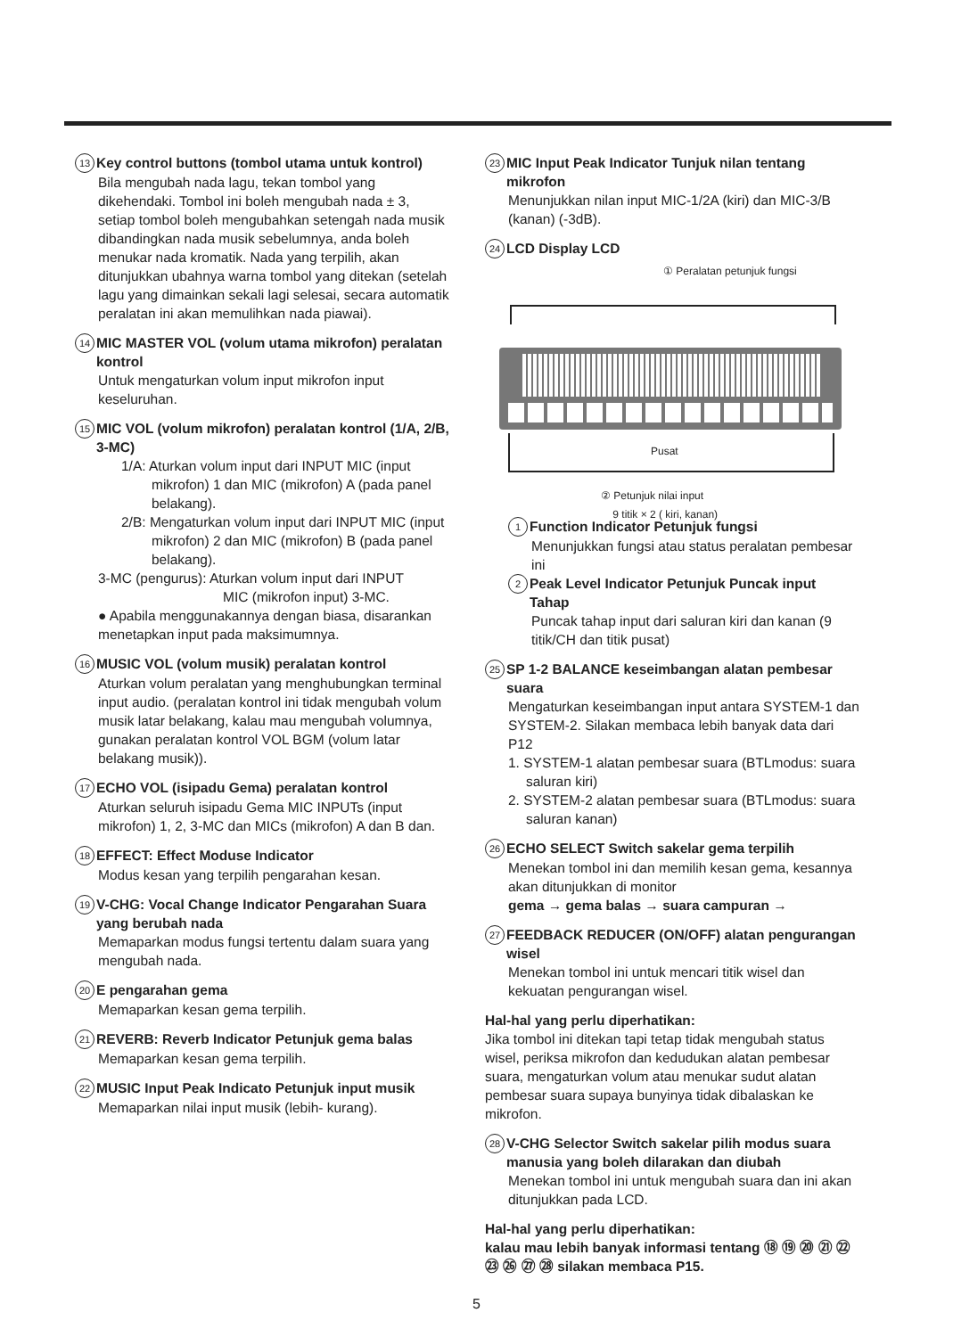13 Key control buttons (tombol utama untuk kontrol)
Bila mengubah nada lagu, tekan tombol yang dikehendaki. Tombol ini boleh mengubah nada ± 3, setiap tombol boleh mengubahkan setengah nada musik dibandingkan nada musik sebelumnya, anda boleh menukar nada kromatik. Nada yang terpilih, akan ditunjukkan ubahnya warna tombol yang ditekan (setelah lagu yang dimainkan sekali lagi selesai, secara automatik peralatan ini akan memulihkan nada piawai).
14 MIC MASTER VOL (volum utama mikrofon) peralatan kontrol
Untuk mengaturkan volum input mikrofon input keseluruhan.
15 MIC VOL (volum mikrofon) peralatan kontrol (1/A, 2/B, 3-MC)
1/A: Aturkan volum input dari INPUT MIC (input mikrofon) 1 dan MIC (mikrofon) A (pada panel belakang).
2/B: Mengaturkan volum input dari INPUT MIC (input mikrofon) 2 dan MIC (mikrofon) B (pada panel belakang).
3-MC (pengurus): Aturkan volum input dari INPUT
MIC (mikrofon input) 3-MC.
● Apabila menggunakannya dengan biasa, disarankan menetapkan input pada maksimumnya.
16 MUSIC VOL (volum musik) peralatan kontrol
Aturkan volum peralatan yang menghubungkan terminal input audio. (peralatan kontrol ini tidak mengubah volum musik latar belakang, kalau mau mengubah volumnya, gunakan peralatan kontrol VOL BGM (volum latar belakang musik)).
17 ECHO VOL (isipadu Gema) peralatan kontrol
Aturkan seluruh isipadu Gema MIC INPUTs (input mikrofon) 1, 2, 3-MC dan MICs (mikrofon) A dan B dan.
18 EFFECT: Effect Moduse Indicator
Modus kesan yang terpilih pengarahan kesan.
19 V-CHG: Vocal Change Indicator Pengarahan Suara yang berubah nada
Memaparkan modus fungsi tertentu dalam suara yang mengubah nada.
20 E pengarahan gema
Memaparkan kesan gema terpilih.
21 REVERB: Reverb Indicator Petunjuk gema balas
Memaparkan kesan gema terpilih.
22 MUSIC Input Peak Indicato Petunjuk input musik
Memaparkan nilai input musik (lebih- kurang).
23 MIC Input Peak Indicator Tunjuk nilan tentang mikrofon
Menunjukkan nilan input MIC-1/2A (kiri) dan MIC-3/B (kanan) (-3dB).
24 LCD Display LCD
① Peralatan petunjuk fungsi
Pusat
② Petunjuk nilai input
9 titik × 2 ( kiri, kanan)
1 Function Indicator Petunjuk fungsi
Menunjukkan fungsi atau status peralatan pembesar ini
2 Peak Level Indicator Petunjuk Puncak input Tahap
Puncak tahap input dari saluran kiri dan kanan (9 titik/CH dan titik pusat)
25 SP 1-2 BALANCE keseimbangan alatan pembesar suara
Mengaturkan keseimbangan input antara SYSTEM-1 dan SYSTEM-2. Silakan membaca lebih banyak data dari P12
1. SYSTEM-1 alatan pembesar suara (BTLmodus: suara saluran kiri)
2. SYSTEM-2 alatan pembesar suara (BTLmodus: suara saluran kanan)
26 ECHO SELECT Switch sakelar gema terpilih
Menekan tombol ini dan memilih kesan gema, kesannya akan ditunjukkan di monitor
gema → gema balas → suara campuran →
27 FEEDBACK REDUCER (ON/OFF) alatan pengurangan wisel
Menekan tombol ini untuk mencari titik wisel dan kekuatan pengurangan wisel.
Hal-hal yang perlu diperhatikan:
Jika tombol ini ditekan tapi tetap tidak mengubah status wisel, periksa mikrofon dan kedudukan alatan pembesar suara, mengaturkan volum atau menukar sudut alatan pembesar suara supaya bunyinya tidak dibalaskan ke mikrofon.
28 V-CHG Selector Switch sakelar pilih modus suara manusia yang boleh dilarakan dan diubah
Menekan tombol ini untuk mengubah suara dan ini akan ditunjukkan pada LCD.
Hal-hal yang perlu diperhatikan:
kalau mau lebih banyak informasi tentang ⑱ ⑲ ⑳ ㉑ ㉒ ㉓ ㉖ ㉗ ㉘ silakan membaca P15.
5